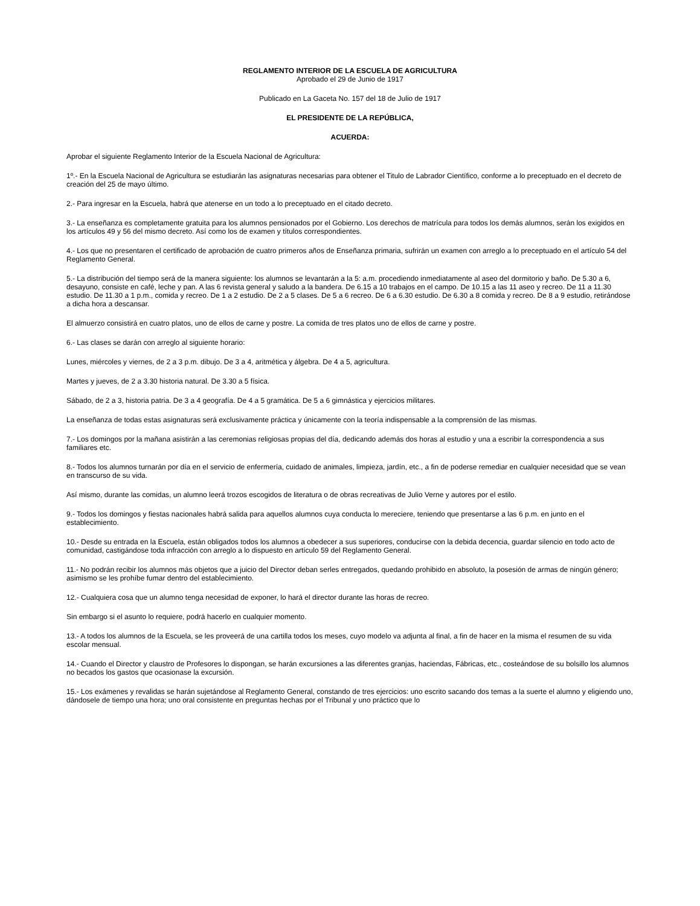REGLAMENTO INTERIOR DE LA ESCUELA DE AGRICULTURA
Aprobado el 29 de Junio de 1917
Publicado en La Gaceta No. 157 del 18 de Julio de 1917
EL PRESIDENTE DE LA REPÚBLICA,
ACUERDA:
Aprobar el siguiente Reglamento Interior de la Escuela Nacional de Agricultura:
1º.- En la Escuela Nacional de Agricultura se estudiarán las asignaturas necesarias para obtener el Titulo de Labrador Científico, conforme a lo preceptuado en el decreto de creación del 25 de mayo último.
2.- Para ingresar en la Escuela, habrá que atenerse en un todo a lo preceptuado en el citado decreto.
3.- La enseñanza es completamente gratuita para los alumnos pensionados por el Gobierno. Los derechos de matrícula para todos los demás alumnos, serán los exigidos en los artículos 49 y 56 del mismo decreto. Así como los de examen y títulos correspondientes.
4.- Los que no presentaren el certificado de aprobación de cuatro primeros años de Enseñanza primaria, sufrirán un examen con arreglo a lo preceptuado en el artículo 54 del Reglamento General.
5.- La distribución del tiempo será de la manera siguiente: los alumnos se levantarán a la 5: a.m. procediendo inmediatamente al aseo del dormitorio y baño. De 5.30 a 6, desayuno, consiste en café, leche y pan. A las 6 revista general y saludo a la bandera. De 6.15 a 10 trabajos en el campo. De 10.15 a las 11 aseo y recreo. De 11 a 11.30 estudio. De 11.30 a 1 p.m., comida y recreo. De 1 a 2 estudio. De 2 a 5 clases. De 5 a 6 recreo. De 6 a 6.30 estudio. De 6.30 a 8 comida y recreo. De 8 a 9 estudio, retirándose a dicha hora a descansar.
El almuerzo consistirá en cuatro platos, uno de ellos de carne y postre. La comida de tres platos uno de ellos de carne y postre.
6.- Las clases se darán con arreglo al siguiente horario:
Lunes, miércoles y viernes, de 2 a 3 p.m. dibujo. De 3 a 4, aritmética y álgebra. De 4 a 5, agricultura.
Martes y jueves, de 2 a 3.30 historia natural. De 3.30 a 5 física.
Sábado, de 2 a 3, historia patria. De 3 a 4 geografía. De 4 a 5 gramática. De 5 a 6 gimnástica y ejercicios militares.
La enseñanza de todas estas asignaturas será exclusivamente práctica y únicamente con la teoría indispensable a la comprensión de las mismas.
7.- Los domingos por la mañana asistirán a las ceremonias religiosas propias del día, dedicando además dos horas al estudio y una a escribir la correspondencia a sus familiares etc.
8.- Todos los alumnos turnarán por día en el servicio de enfermería, cuidado de animales, limpieza, jardín, etc., a fin de poderse remediar en cualquier necesidad que se vean en transcurso de su vida.
Así mismo, durante las comidas, un alumno leerá trozos escogidos de literatura o de obras recreativas de Julio Verne y autores por el estilo.
9.- Todos los domingos y fiestas nacionales habrá salida para aquellos alumnos cuya conducta lo mereciere, teniendo que presentarse a las 6 p.m. en junto en el establecimiento.
10.- Desde su entrada en la Escuela, están obligados todos los alumnos a obedecer a sus superiores, conducirse con la debida decencia, guardar silencio en todo acto de comunidad, castigándose toda infracción con arreglo a lo dispuesto en artículo 59 del Reglamento General.
11.- No podrán recibir los alumnos más objetos que a juicio del Director deban serles entregados, quedando prohibido en absoluto, la posesión de armas de ningún género; asimismo se les prohíbe fumar dentro del establecimiento.
12.- Cualquiera cosa que un alumno tenga necesidad de exponer, lo hará el director durante las horas de recreo.
Sin embargo si el asunto lo requiere, podrá hacerlo en cualquier momento.
13.- A todos los alumnos de la Escuela, se les proveerá de una cartilla todos los meses, cuyo modelo va adjunta al final, a fin de hacer en la misma el resumen de su vida escolar mensual.
14.- Cuando el Director y claustro de Profesores lo dispongan, se harán excursiones a las diferentes granjas, haciendas, Fábricas, etc., costeándose de su bolsillo los alumnos no becados los gastos que ocasionase la excursión.
15.- Los exámenes y revalidas se harán sujetándose al Reglamento General, constando de tres ejercicios: uno escrito sacando dos temas a la suerte el alumno y eligiendo uno, dándosele de tiempo una hora; uno oral consistente en preguntas hechas por el Tribunal y uno práctico que lo